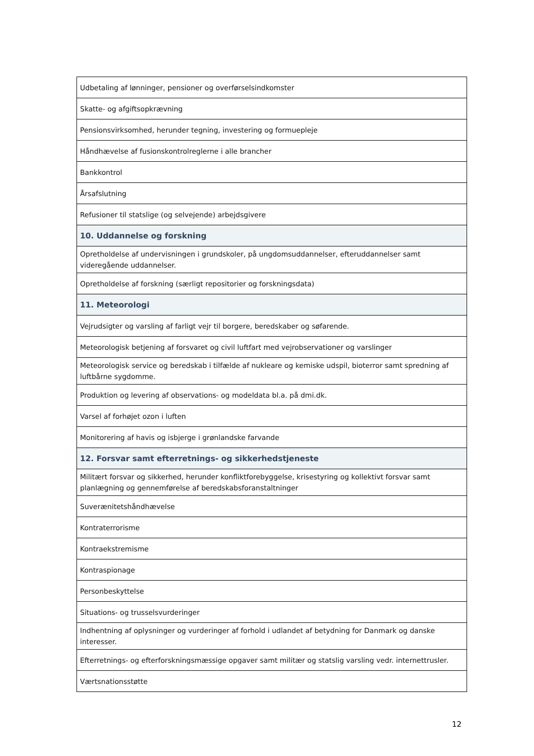| Udbetaling af lønninger, pensioner og overførselsindkomster |
| Skatte- og afgiftsopkrævning |
| Pensionsvirksomhed, herunder tegning, investering og formuepleje |
| Håndhævelse af fusionskontrolreglerne i alle brancher |
| Bankkontrol |
| Årsafslutning |
| Refusioner til statslige (og selvejende) arbejdsgivere |
| 10. Uddannelse og forskning |
| Opretholdelse af undervisningen i grundskoler, på ungdomsuddannelser, efteruddannelser samt videregående uddannelser. |
| Opretholdelse af forskning (særligt repositorier og forskningsdata) |
| 11. Meteorologi |
| Vejrudsigter og varsling af farligt vejr til borgere, beredskaber og søfarende. |
| Meteorologisk betjening af forsvaret og civil luftfart med vejrobservationer og varslinger |
| Meteorologisk service og beredskab i tilfælde af nukleare og kemiske udspil, bioterror samt spredning af luftbårne sygdomme. |
| Produktion og levering af observations- og modeldata bl.a. på dmi.dk. |
| Varsel af forhøjet ozon i luften |
| Monitorering af havis og isbjerge i grønlandske farvande |
| 12. Forsvar samt efterretnings- og sikkerhedstjeneste |
| Militært forsvar og sikkerhed, herunder konfliktforebyggelse, krisestyring og kollektivt forsvar samt planlægning og gennemførelse af beredskabsforanstaltninger |
| Suverænitetshåndhævelse |
| Kontraterrorisme |
| Kontraekstremisme |
| Kontraspionage |
| Personbeskyttelse |
| Situations- og trusselsvurderinger |
| Indhentning af oplysninger og vurderinger af forhold i udlandet af betydning for Danmark og danske interesser. |
| Efterretnings- og efterforskningsmæssige opgaver samt militær og statslig varsling vedr. internettrusler. |
| Værtsnationsstøtte |
12